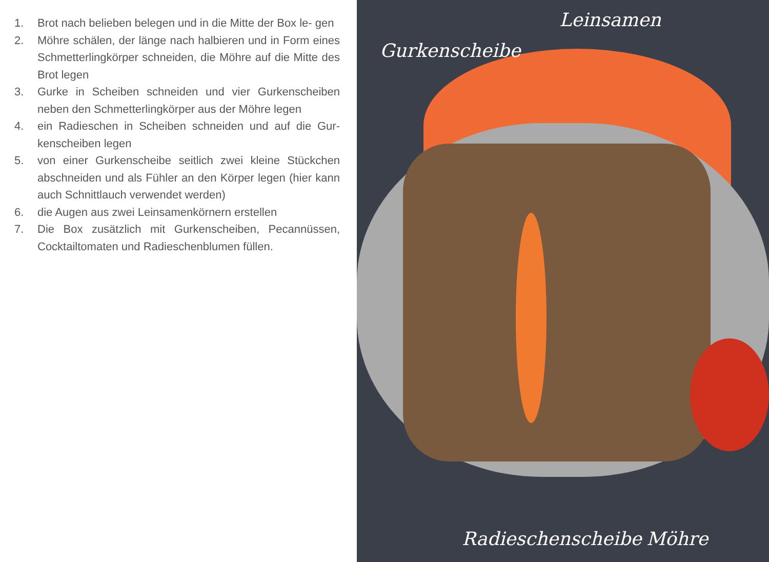1. Brot nach belieben belegen und in die Mitte der Box le- gen
2. Möhre schälen, der länge nach halbieren und in Form eines Schmetterlingkörper schneiden, die Möhre auf die Mitte des Brot legen
3. Gurke in Scheiben schneiden und vier Gurkenscheiben neben den Schmetterlingkörper aus der Möhre legen
4. ein Radieschen in Scheiben schneiden und auf die Gur- kenscheiben legen
5. von einer Gurkenscheibe seitlich zwei kleine Stückchen abschneiden und als Fühler an den Körper legen (hier kann auch Schnittlauch verwendet werden)
6. die Augen aus zwei Leinsamenkörnern erstellen
7. Die Box zusätzlich mit Gurkenscheiben, Pecannüssen, Cocktailtomaten und Radieschenblumen füllen.
Leinsamen
Gurkenscheibe
Radieschenscheibe Möhre